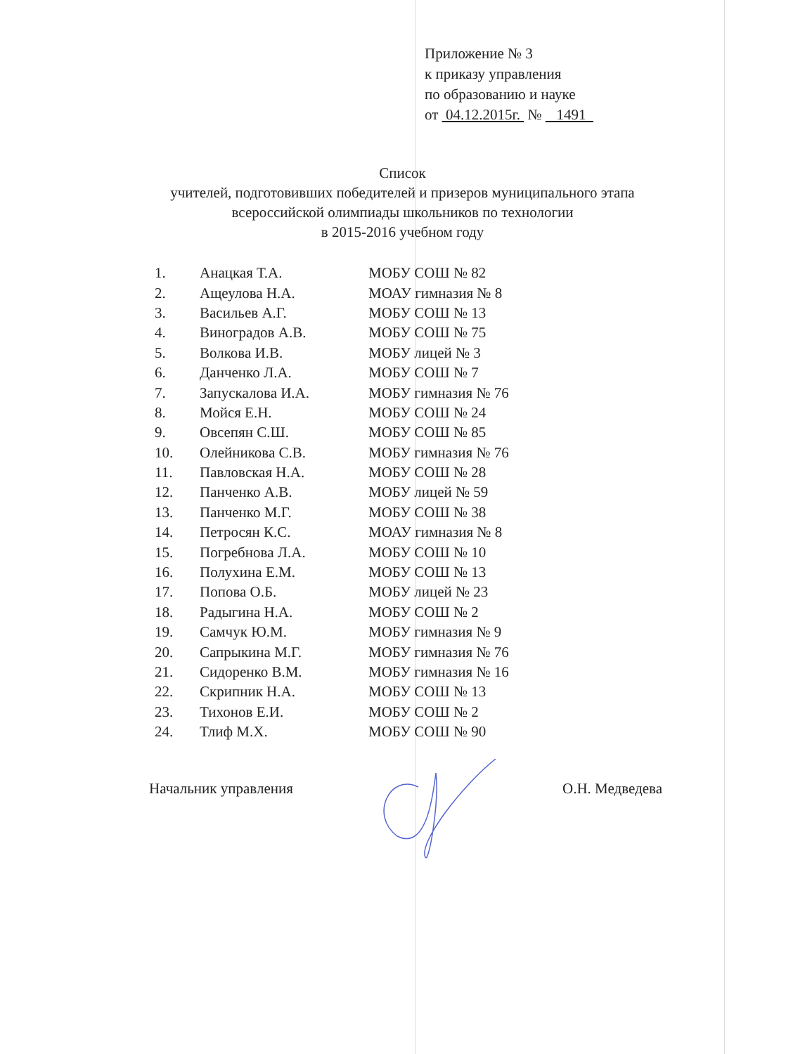Приложение № 3
к приказу управления
по образованию и науке
от 04.12.2015г. № 1491
Список
учителей, подготовивших победителей и призеров муниципального этапа
всероссийской олимпиады школьников по технологии
в 2015-2016 учебном году
| 1. | Анацкая Т.А. | МОБУ СОШ № 82 |
| 2. | Ащеулова Н.А. | МОАУ гимназия № 8 |
| 3. | Васильев А.Г. | МОБУ СОШ № 13 |
| 4. | Виноградов А.В. | МОБУ СОШ № 75 |
| 5. | Волкова И.В. | МОБУ лицей № 3 |
| 6. | Данченко Л.А. | МОБУ СОШ № 7 |
| 7. | Запускалова И.А. | МОБУ гимназия № 76 |
| 8. | Мойся Е.Н. | МОБУ СОШ № 24 |
| 9. | Овсепян С.Ш. | МОБУ СОШ № 85 |
| 10. | Олейникова С.В. | МОБУ гимназия № 76 |
| 11. | Павловская Н.А. | МОБУ СОШ № 28 |
| 12. | Панченко А.В. | МОБУ лицей № 59 |
| 13. | Панченко М.Г. | МОБУ СОШ № 38 |
| 14. | Петросян К.С. | МОАУ гимназия № 8 |
| 15. | Погребнова Л.А. | МОБУ СОШ № 10 |
| 16. | Полухина Е.М. | МОБУ СОШ № 13 |
| 17. | Попова О.Б. | МОБУ лицей № 23 |
| 18. | Радыгина Н.А. | МОБУ СОШ № 2 |
| 19. | Самчук Ю.М. | МОБУ гимназия № 9 |
| 20. | Сапрыкина М.Г. | МОБУ гимназия № 76 |
| 21. | Сидоренко В.М. | МОБУ гимназия № 16 |
| 22. | Скрипник Н.А. | МОБУ СОШ № 13 |
| 23. | Тихонов Е.И. | МОБУ СОШ № 2 |
| 24. | Тлиф М.Х. | МОБУ СОШ № 90 |
Начальник управления О.Н. Медведева